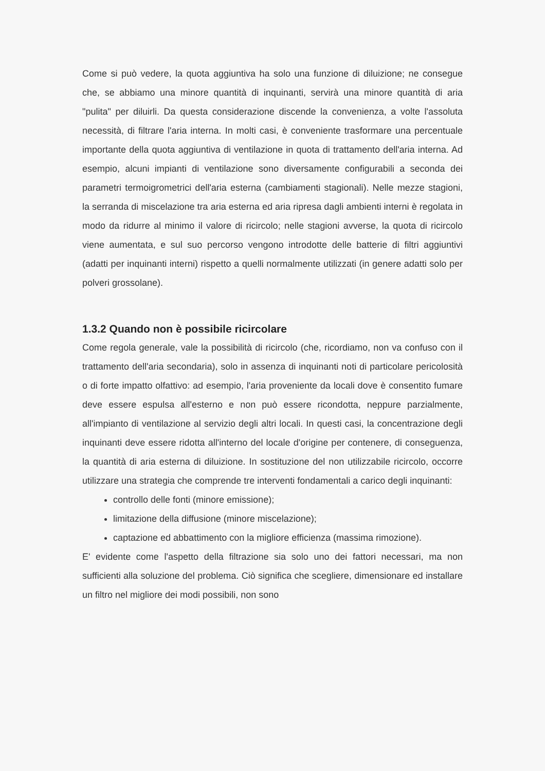Come si può vedere, la quota aggiuntiva ha solo una funzione di diluizione; ne consegue che, se abbiamo una minore quantità di inquinanti, servirà una minore quantità di aria "pulita" per diluirli. Da questa considerazione discende la convenienza, a volte l'assoluta necessità, di filtrare l'aria interna. In molti casi, è conveniente trasformare una percentuale importante della quota aggiuntiva di ventilazione in quota di trattamento dell'aria interna. Ad esempio, alcuni impianti di ventilazione sono diversamente configurabili a seconda dei parametri termoigrometrici dell'aria esterna (cambiamenti stagionali). Nelle mezze stagioni, la serranda di miscelazione tra aria esterna ed aria ripresa dagli ambienti interni è regolata in modo da ridurre al minimo il valore di ricircolo; nelle stagioni avverse, la quota di ricircolo viene aumentata, e sul suo percorso vengono introdotte delle batterie di filtri aggiuntivi (adatti per inquinanti interni) rispetto a quelli normalmente utilizzati (in genere adatti solo per polveri grossolane).
1.3.2 Quando non è possibile ricircolare
Come regola generale, vale la possibilità di ricircolo (che, ricordiamo, non va confuso con il trattamento dell'aria secondaria), solo in assenza di inquinanti noti di particolare pericolosità o di forte impatto olfattivo: ad esempio, l'aria proveniente da locali dove è consentito fumare deve essere espulsa all'esterno e non può essere ricondotta, neppure parzialmente, all'impianto di ventilazione al servizio degli altri locali. In questi casi, la concentrazione degli inquinanti deve essere ridotta all'interno del locale d'origine per contenere, di conseguenza, la quantità di aria esterna di diluizione. In sostituzione del non utilizzabile ricircolo, occorre utilizzare una strategia che comprende tre interventi fondamentali a carico degli inquinanti:
controllo delle fonti (minore emissione);
limitazione della diffusione (minore miscelazione);
captazione ed abbattimento con la migliore efficienza (massima rimozione).
E' evidente come l'aspetto della filtrazione sia solo uno dei fattori necessari, ma non sufficienti alla soluzione del problema. Ciò significa che scegliere, dimensionare ed installare un filtro nel migliore dei modi possibili, non sono